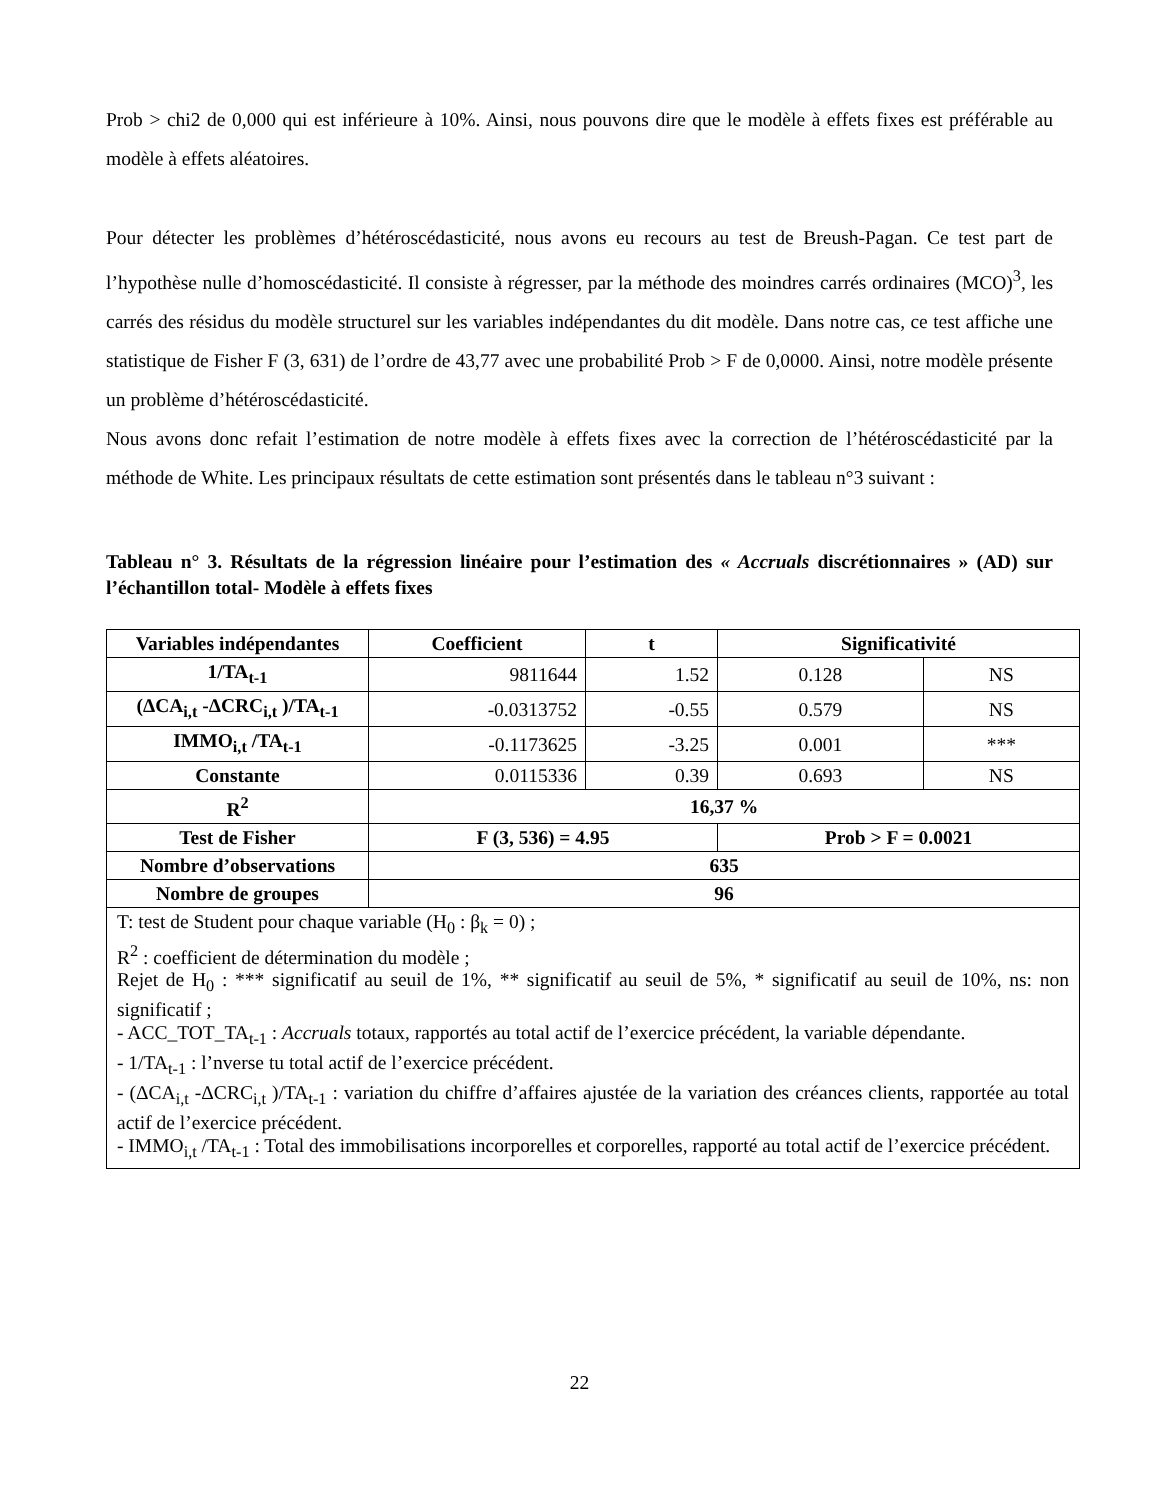Prob > chi2 de 0,000 qui est inférieure à 10%. Ainsi, nous pouvons dire que le modèle à effets fixes est préférable au modèle à effets aléatoires.
Pour détecter les problèmes d’hétéroscédasticité, nous avons eu recours au test de Breush-Pagan. Ce test part de l’hypothèse nulle d’homoscédasticité. Il consiste à régresser, par la méthode des moindres carrés ordinaires (MCO)<sup>3</sup>, les carrés des résidus du modèle structurel sur les variables indépendantes du dit modèle. Dans notre cas, ce test affiche une statistique de Fisher F (3, 631) de l’ordre de 43,77 avec une probabilité Prob > F de 0,0000. Ainsi, notre modèle présente un problème d’hétéroscédasticité.
Nous avons donc refait l’estimation de notre modèle à effets fixes avec la correction de l’hétéroscédasticité par la méthode de White. Les principaux résultats de cette estimation sont présentés dans le tableau n°3 suivant :
Tableau n° 3. Résultats de la régression linéaire pour l’estimation des « Accruals discrétionnaires » (AD) sur l’échantillon total- Modèle à effets fixes
| Variables indépendantes | Coefficient | t | Significativité | |
| --- | --- | --- | --- | --- |
| 1/TA<sub>t-1</sub> | 9811644 | 1.52 | 0.128 | NS |
| (ΔCA<sub>i,t</sub> -ΔCRC<sub>i,t</sub> )/TA<sub>t-1</sub> | -0.0313752 | -0.55 | 0.579 | NS |
| IMMO<sub>i,t</sub> /TA<sub>t-1</sub> | -0.1173625 | -3.25 | 0.001 | *** |
| Constante | 0.0115336 | 0.39 | 0.693 | NS |
| R<sup>2</sup> | 16,37 % | | | |
| Test de Fisher | F (3, 536) = 4.95 | | Prob > F = 0.0021 | |
| Nombre d’observations | 635 | | | |
| Nombre de groupes | 96 | | | |
| T: test de Student pour chaque variable (H<sub>0</sub> : β<sub>k</sub> = 0) ; R<sup>2</sup> : coefficient de détermination du modèle ; Rejet de H<sub>0</sub> : *** significatif au seuil de 1%, ** significatif au seuil de 5%, * significatif au seuil de 10%, ns: non significatif ; - ACC_TOT_TA<sub>t-1</sub> : Accruals totaux, rapportés au total actif de l’exercice précédent, la variable dépendante. - 1/TA<sub>t-1</sub> : l’nverse tu total actif de l’exercice précédent. - (ΔCA<sub>i,t</sub> -ΔCRC<sub>i,t</sub> )/TA<sub>t-1</sub> : variation du chiffre d’affaires ajustée de la variation des créances clients, rapportée au total actif de l’exercice précédent. - IMMO<sub>i,t</sub> /TA<sub>t-1</sub> : Total des immobilisations incorporelles et corporelles, rapporté au total actif de l’exercice précédent. | | | | |
22